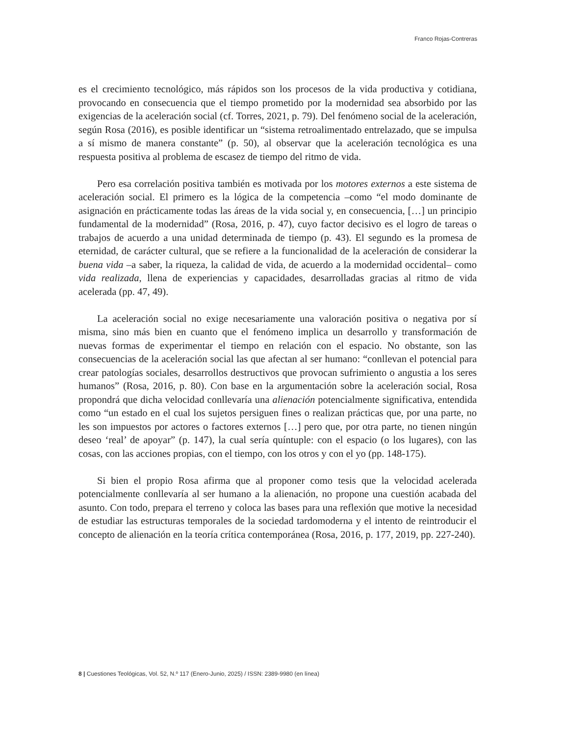Franco Rojas-Contreras
es el crecimiento tecnológico, más rápidos son los procesos de la vida productiva y cotidiana, provocando en consecuencia que el tiempo prometido por la modernidad sea absorbido por las exigencias de la aceleración social (cf. Torres, 2021, p. 79). Del fenómeno social de la aceleración, según Rosa (2016), es posible identificar un “sistema retroalimentado entrelazado, que se impulsa a sí mismo de manera constante” (p. 50), al observar que la aceleración tecnológica es una respuesta positiva al problema de escasez de tiempo del ritmo de vida.
Pero esa correlación positiva también es motivada por los motores externos a este sistema de aceleración social. El primero es la lógica de la competencia –como “el modo dominante de asignación en prácticamente todas las áreas de la vida social y, en consecuencia, […] un principio fundamental de la modernidad” (Rosa, 2016, p. 47), cuyo factor decisivo es el logro de tareas o trabajos de acuerdo a una unidad determinada de tiempo (p. 43). El segundo es la promesa de eternidad, de carácter cultural, que se refiere a la funcionalidad de la aceleración de considerar la buena vida –a saber, la riqueza, la calidad de vida, de acuerdo a la modernidad occidental– como vida realizada, llena de experiencias y capacidades, desarrolladas gracias al ritmo de vida acelerada (pp. 47, 49).
La aceleración social no exige necesariamente una valoración positiva o negativa por sí misma, sino más bien en cuanto que el fenómeno implica un desarrollo y transformación de nuevas formas de experimentar el tiempo en relación con el espacio. No obstante, son las consecuencias de la aceleración social las que afectan al ser humano: “conllevan el potencial para crear patologías sociales, desarrollos destructivos que provocan sufrimiento o angustia a los seres humanos” (Rosa, 2016, p. 80). Con base en la argumentación sobre la aceleración social, Rosa propondrá que dicha velocidad conllevaría una alienación potencialmente significativa, entendida como “un estado en el cual los sujetos persiguen fines o realizan prácticas que, por una parte, no les son impuestos por actores o factores externos […] pero que, por otra parte, no tienen ningún deseo ‘real’ de apoyar” (p. 147), la cual sería quíntuple: con el espacio (o los lugares), con las cosas, con las acciones propias, con el tiempo, con los otros y con el yo (pp. 148-175).
Si bien el propio Rosa afirma que al proponer como tesis que la velocidad acelerada potencialmente conllevaría al ser humano a la alienación, no propone una cuestión acabada del asunto. Con todo, prepara el terreno y coloca las bases para una reflexión que motive la necesidad de estudiar las estructuras temporales de la sociedad tardomoderna y el intento de reintroducir el concepto de alienación en la teoría crítica contemporánea (Rosa, 2016, p. 177, 2019, pp. 227-240).
8 | Cuestiones Teológicas, Vol. 52, N.º 117 (Enero-Junio, 2025) / ISSN: 2389-9980 (en línea)